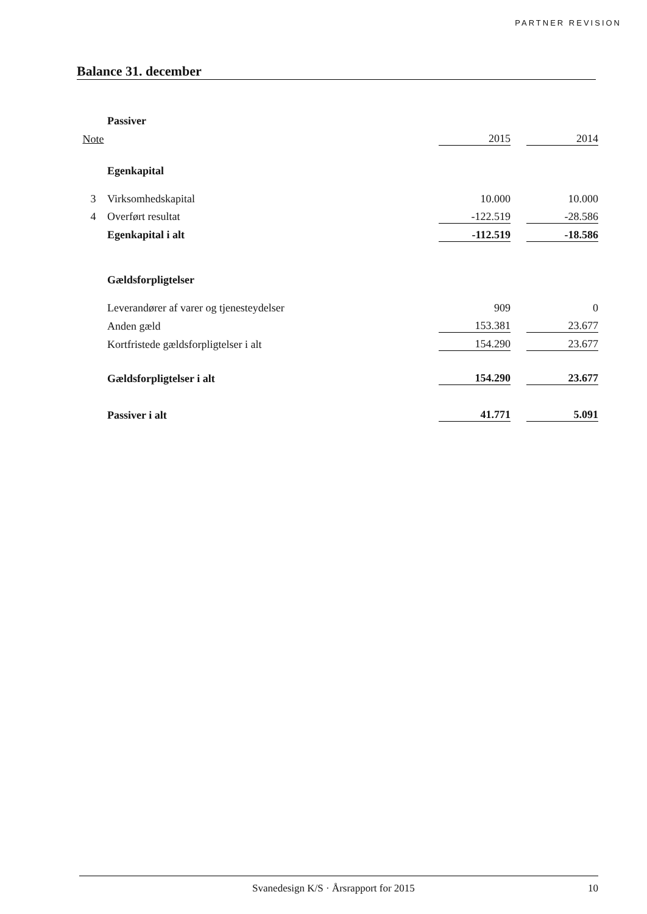PARTNER REVISION
Balance 31. december
| | Passiver | | | |
| Note | | 2015 | | 2014 |
| | Egenkapital | | | |
| 3 | Virksomhedskapital | 10.000 | | 10.000 |
| 4 | Overført resultat | -122.519 | | -28.586 |
| | Egenkapital i alt | -112.519 | | -18.586 |
| | Gældsforpligtelser | | | |
| | Leverandører af varer og tjenesteydelser | 909 | | 0 |
| | Anden gæld | 153.381 | | 23.677 |
| | Kortfristede gældsforpligtelser i alt | 154.290 | | 23.677 |
| | Gældsforpligtelser i alt | 154.290 | | 23.677 |
| | Passiver i alt | 41.771 | | 5.091 |
Svanedesign K/S · Årsrapport for 2015 10